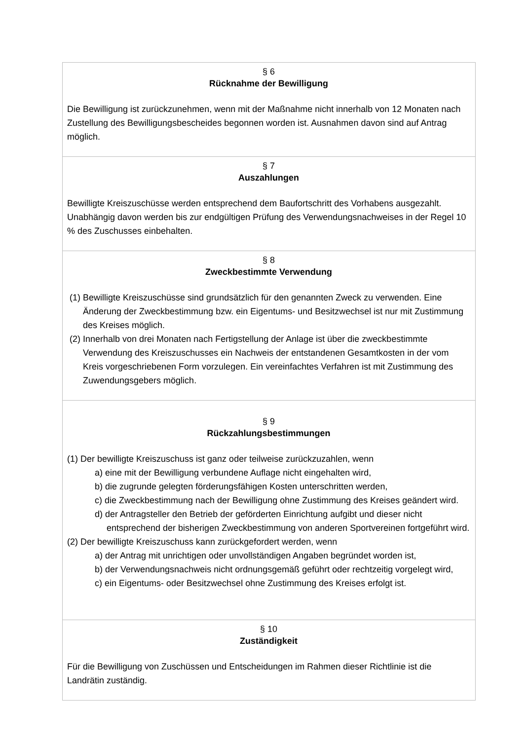| § 6 Rücknahme der Bewilligung Die Bewilligung ist zurückzunehmen, wenn mit der Maßnahme nicht innerhalb von 12 Monaten nach Zustellung des Bewilligungsbescheides begonnen worden ist. Ausnahmen davon sind auf Antrag möglich. |
| § 7 Auszahlungen Bewilligte Kreiszuschüsse werden entsprechend dem Baufortschritt des Vorhabens ausgezahlt. Unabhängig davon werden bis zur endgültigen Prüfung des Verwendungsnachweises in der Regel 10 % des Zuschusses einbehalten. |
| § 8 Zweckbestimmte Verwendung (1) Bewilligte Kreiszuschüsse sind grundsätzlich für den genannten Zweck zu verwenden. Eine Änderung der Zweckbestimmung bzw. ein Eigentums- und Besitzwechsel ist nur mit Zustimmung des Kreises möglich. (2) Innerhalb von drei Monaten nach Fertigstellung der Anlage ist über die zweckbestimmte Verwendung des Kreiszuschusses ein Nachweis der entstandenen Gesamtkosten in der vom Kreis vorgeschriebenen Form vorzulegen. Ein vereinfachtes Verfahren ist mit Zustimmung des Zuwendungsgebers möglich. |
| § 9 Rückzahlungsbestimmungen (1) Der bewilligte Kreiszuschuss ist ganz oder teilweise zurückzuzahlen, wenn a) eine mit der Bewilligung verbundene Auflage nicht eingehalten wird, b) die zugrunde gelegten förderungsfähigen Kosten unterschritten werden, c) die Zweckbestimmung nach der Bewilligung ohne Zustimmung des Kreises geändert wird. d) der Antragsteller den Betrieb der geförderten Einrichtung aufgibt und dieser nicht entsprechend der bisherigen Zweckbestimmung von anderen Sportvereinen fortgeführt wird. (2) Der bewilligte Kreiszuschuss kann zurückgefordert werden, wenn a) der Antrag mit unrichtigen oder unvollständigen Angaben begründet worden ist, b) der Verwendungsnachweis nicht ordnungsgemäß geführt oder rechtzeitig vorgelegt wird, c) ein Eigentums- oder Besitzwechsel ohne Zustimmung des Kreises erfolgt ist. |
| § 10 Zuständigkeit Für die Bewilligung von Zuschüssen und Entscheidungen im Rahmen dieser Richtlinie ist die Landrätin zuständig. |